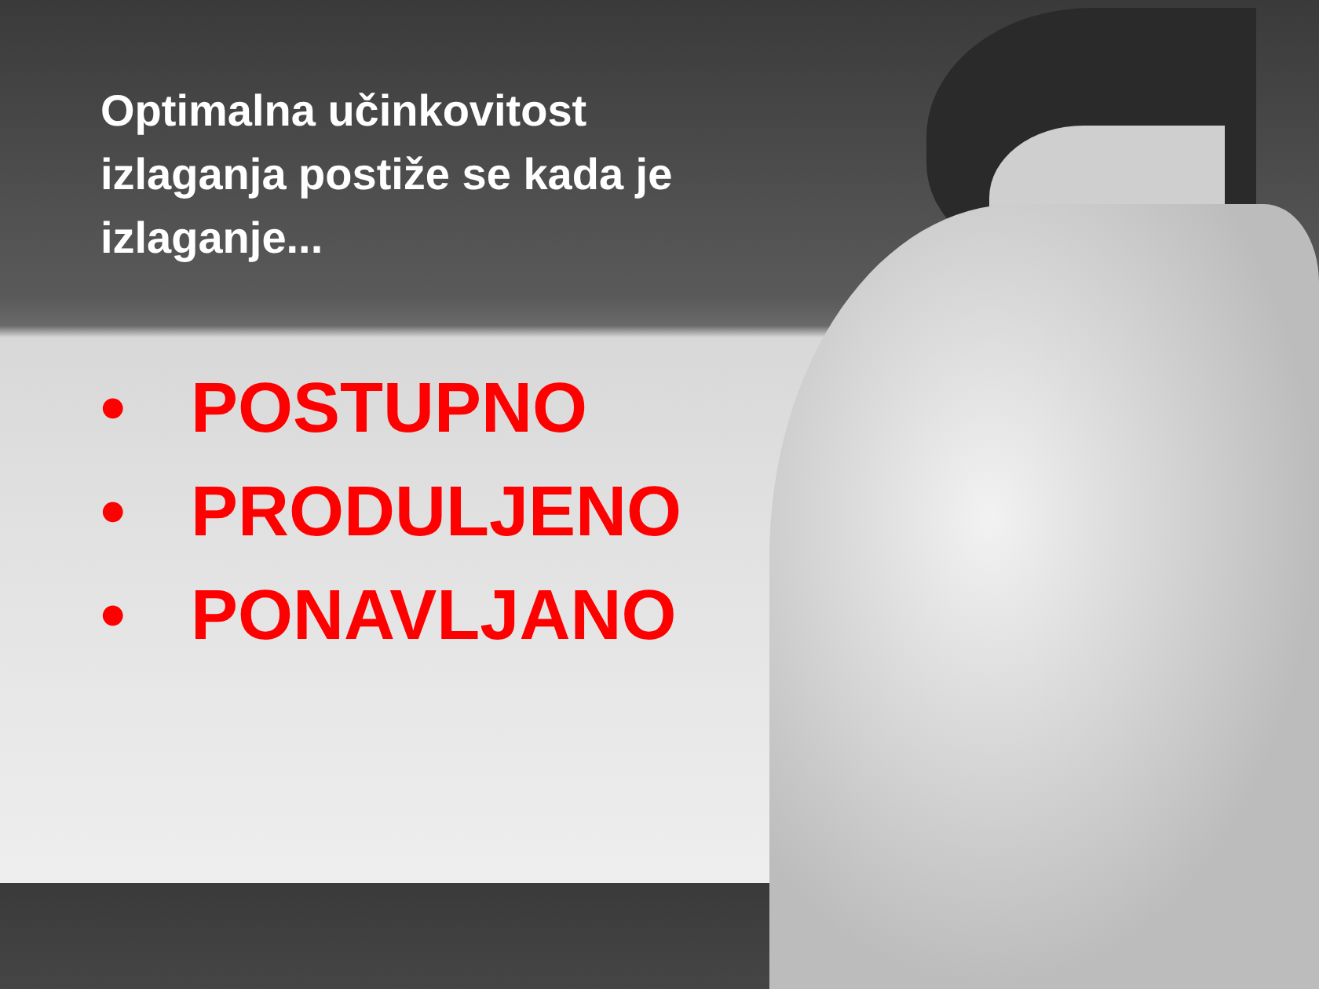Optimalna učinkovitost izlaganja postiže se kada je izlaganje...
• POSTUPNO
• PRODULJENO
• PONAVLJANO